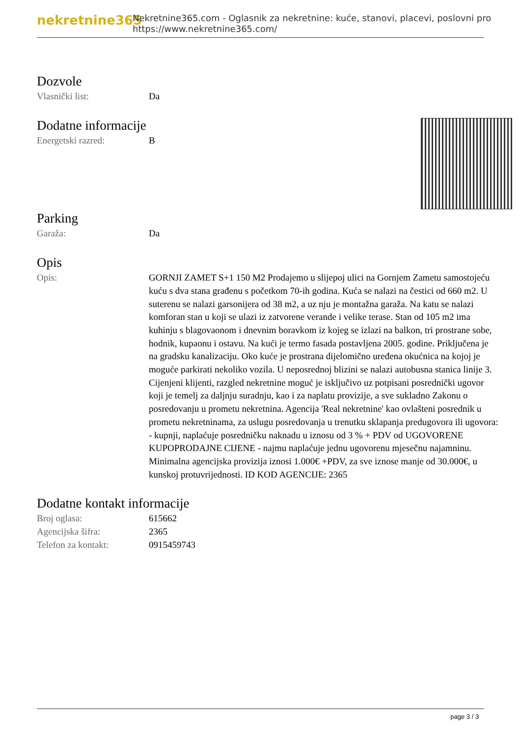nekretnine365
Nekretnine365.com - Oglasnik za nekretnine: kuće, stanovi, placevi, poslovni pro
https://www.nekretnine365.com/
Dozvole
| Vlasnički list: | Da |
Dodatne informacije
| Energetski razred: | B |
Parking
| Garaža: | Da |
Opis
| Opis: | GORNJI ZAMET S+1 150 M2 Prodajemo u slijepoj ulici na Gornjem Zametu samostojeću kuću s dva stana građenu s početkom 70-ih godina. Kuća se nalazi na čestici od 660 m2. U suterenu se nalazi garsonijera od 38 m2, a uz nju je montažna garaža. Na katu se nalazi komforan stan u koji se ulazi iz zatvorene verande i velike terase. Stan od 105 m2 ima kuhinju s blagovaonom i dnevnim boravkom iz kojeg se izlazi na balkon, tri prostrane sobe, hodnik, kupaonu i ostavu. Na kući je termo fasada postavljena 2005. godine. Priključena je na gradsku kanalizaciju. Oko kuće je prostrana dijelomično uređena okućnica na kojoj je moguće parkirati nekoliko vozila. U neposrednoj blizini se nalazi autobusna stanica linije 3. Cijenjeni klijenti, razgled nekretnine moguć je isključivo uz potpisani posrednički ugovor koji je temelj za daljnju suradnju, kao i za naplatu provizije, a sve sukladno Zakonu o posredovanju u prometu nekretnina. Agencija 'Real nekretnine' kao ovlašteni posrednik u prometu nekretninama, za uslugu posredovanja u trenutku sklapanja predugovora ili ugovora: - kupnji, naplaćuje posredničku naknadu u iznosu od 3 % + PDV od UGOVORENE KUPOPRODAJNE CIJENE - najmu naplaćuje jednu ugovorenu mjesečnu najamninu. Minimalna agencijska provizija iznosi 1.000€ +PDV, za sve iznose manje od 30.000€, u kunskoj protuvrijednosti. ID KOD AGENCIJE: 2365 |
Dodatne kontakt informacije
| Broj oglasa: | 615662 |
| Agencijska šifra: | 2365 |
| Telefon za kontakt: | 0915459743 |
page 3 / 3